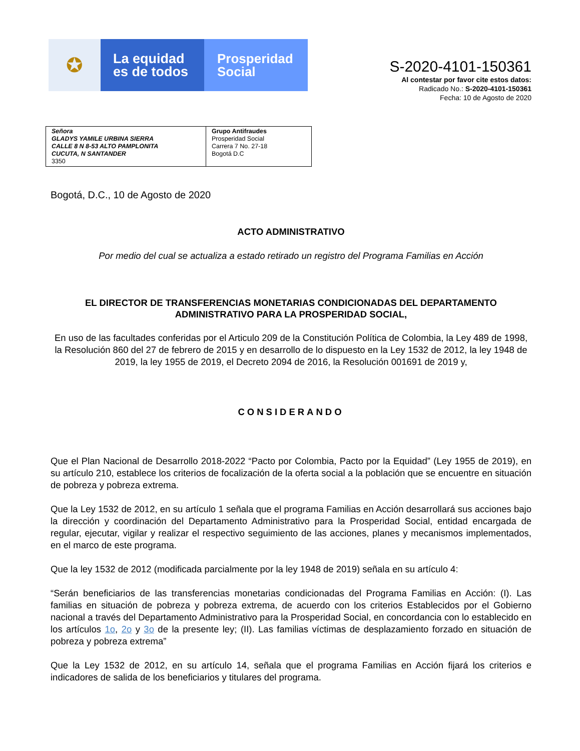✪
La equidad
es de todos
Prosperidad
Social
S-2020-4101-150361
Al contestar por favor cite estos datos:
Radicado No.: S-2020-4101-150361
Fecha: 10 de Agosto de 2020
| Señora GLADYS YAMILE URBINA SIERRA CALLE 8 N 8-53 ALTO PAMPLONITA CUCUTA, N SANTANDER 3350 | Grupo Antifraudes Prosperidad Social Carrera 7 No. 27-18 Bogotá D.C |
Bogotá, D.C., 10 de Agosto de 2020
ACTO ADMINISTRATIVO
Por medio del cual se actualiza a estado retirado un registro del Programa Familias en Acción
EL DIRECTOR DE TRANSFERENCIAS MONETARIAS CONDICIONADAS DEL DEPARTAMENTO ADMINISTRATIVO PARA LA PROSPERIDAD SOCIAL,
En uso de las facultades conferidas por el Articulo 209 de la Constitución Política de Colombia, la Ley 489 de 1998, la Resolución 860 del 27 de febrero de 2015 y en desarrollo de lo dispuesto en la Ley 1532 de 2012, la ley 1948 de 2019, la ley 1955 de 2019, el Decreto 2094 de 2016, la Resolución 001691 de 2019 y,
CONSIDERANDO
Que el Plan Nacional de Desarrollo 2018-2022 “Pacto por Colombia, Pacto por la Equidad” (Ley 1955 de 2019), en su artículo 210, establece los criterios de focalización de la oferta social a la población que se encuentre en situación de pobreza y pobreza extrema.
Que la Ley 1532 de 2012, en su artículo 1 señala que el programa Familias en Acción desarrollará sus acciones bajo la dirección y coordinación del Departamento Administrativo para la Prosperidad Social, entidad encargada de regular, ejecutar, vigilar y realizar el respectivo seguimiento de las acciones, planes y mecanismos implementados, en el marco de este programa.
Que la ley 1532 de 2012 (modificada parcialmente por la ley 1948 de 2019) señala en su artículo 4:
“Serán beneficiarios de las transferencias monetarias condicionadas del Programa Familias en Acción: (I). Las familias en situación de pobreza y pobreza extrema, de acuerdo con los criterios Establecidos por el Gobierno nacional a través del Departamento Administrativo para la Prosperidad Social, en concordancia con lo establecido en los artículos 1o, 2o y 3o de la presente ley; (II). Las familias víctimas de desplazamiento forzado en situación de pobreza y pobreza extrema”
Que la Ley 1532 de 2012, en su artículo 14, señala que el programa Familias en Acción fijará los criterios e indicadores de salida de los beneficiarios y titulares del programa.